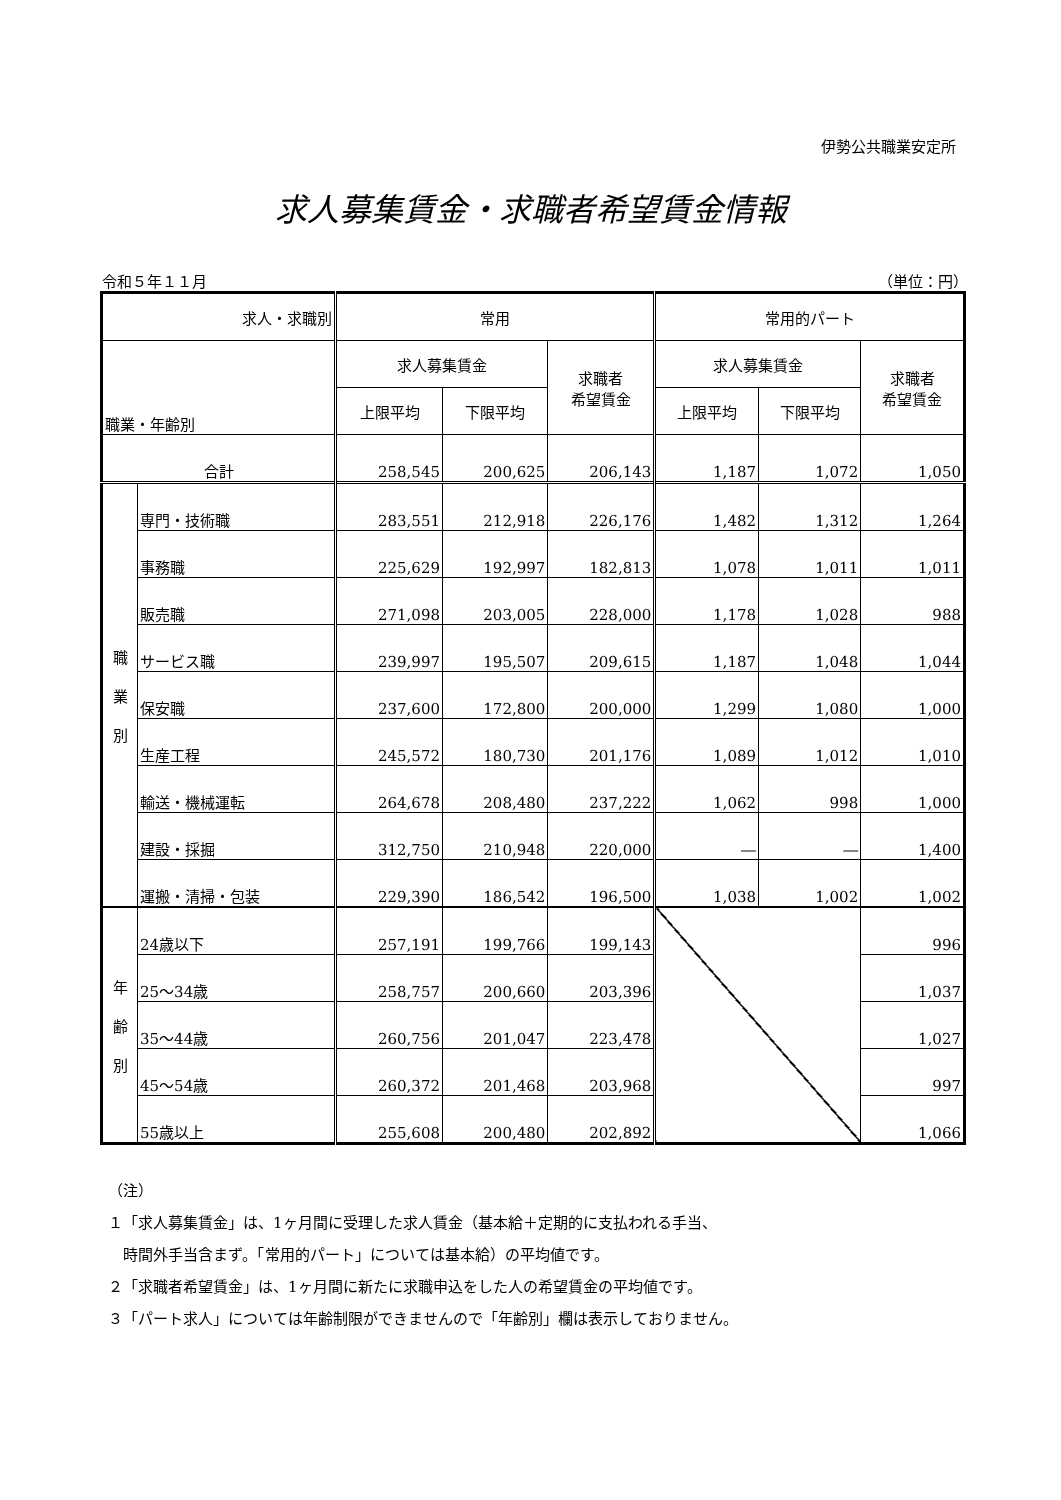伊勢公共職業安定所
求人募集賃金・求職者希望賃金情報
令和５年１１月 （単位：円）
| 求人・求職別 | | 常用 | | | 常用的パート | | |
| --- | --- | --- | --- | --- | --- | --- | --- |
| 職業・年齢別 | | 求人募集賃金 | | 求職者 希望賃金 | 求人募集賃金 | | 求職者 希望賃金 |
| | | 上限平均 | 下限平均 | | 上限平均 | 下限平均 | |
| 合計 | | 258,545 | 200,625 | 206,143 | 1,187 | 1,072 | 1,050 |
| 職 業 別 | 専門・技術職 | 283,551 | 212,918 | 226,176 | 1,482 | 1,312 | 1,264 |
| | 事務職 | 225,629 | 192,997 | 182,813 | 1,078 | 1,011 | 1,011 |
| | 販売職 | 271,098 | 203,005 | 228,000 | 1,178 | 1,028 | 988 |
| | サービス職 | 239,997 | 195,507 | 209,615 | 1,187 | 1,048 | 1,044 |
| | 保安職 | 237,600 | 172,800 | 200,000 | 1,299 | 1,080 | 1,000 |
| | 生産工程 | 245,572 | 180,730 | 201,176 | 1,089 | 1,012 | 1,010 |
| | 輸送・機械運転 | 264,678 | 208,480 | 237,222 | 1,062 | 998 | 1,000 |
| | 建設・採掘 | 312,750 | 210,948 | 220,000 | ― | ― | 1,400 |
| | 運搬・清掃・包装 | 229,390 | 186,542 | 196,500 | 1,038 | 1,002 | 1,002 |
| 年 齢 別 | 24歳以下 | 257,191 | 199,766 | 199,143 | | | 996 |
| | 25～34歳 | 258,757 | 200,660 | 203,396 | | | 1,037 |
| | 35～44歳 | 260,756 | 201,047 | 223,478 | | | 1,027 |
| | 45～54歳 | 260,372 | 201,468 | 203,968 | | | 997 |
| | 55歳以上 | 255,608 | 200,480 | 202,892 | | | 1,066 |
（注）
１「求人募集賃金」は、1ヶ月間に受理した求人賃金（基本給＋定期的に支払われる手当、
　時間外手当含まず。「常用的パート」については基本給）の平均値です。
２「求職者希望賃金」は、1ヶ月間に新たに求職申込をした人の希望賃金の平均値です。
３「パート求人」については年齢制限ができませんので「年齢別」欄は表示しておりません。